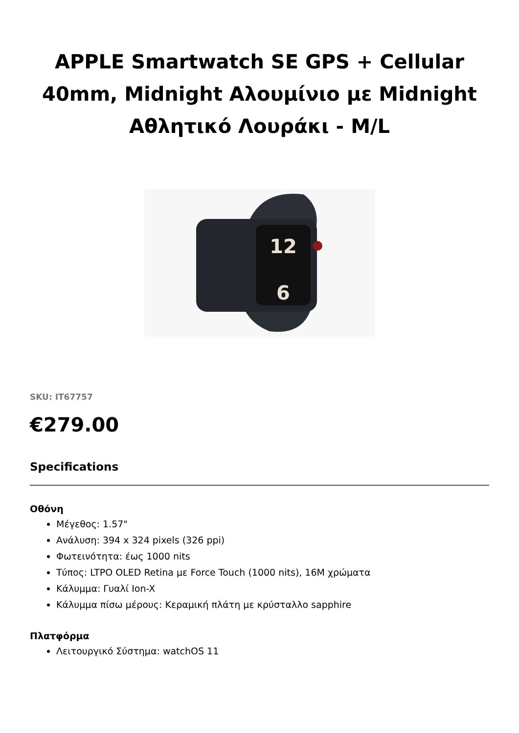APPLE Smartwatch SE GPS + Cellular 40mm, Midnight Αλουμίνιο με Midnight Αθλητικό Λουράκι - M/L
12
6
SKU: IT67757
€279.00
Specifications
Οθόνη
Μέγεθος: 1.57"
Ανάλυση: 394 x 324 pixels (326 ppi)
Φωτεινότητα: έως 1000 nits
Τύπος: LTPO OLED Retina με Force Touch (1000 nits), 16M χρώματα
Κάλυμμα: Γυαλί Ion-X
Κάλυμμα πίσω μέρους: Κεραμική πλάτη με κρύσταλλο sapphire
Πλατφόρμα
Λειτουργικό Σύστημα: watchOS 11